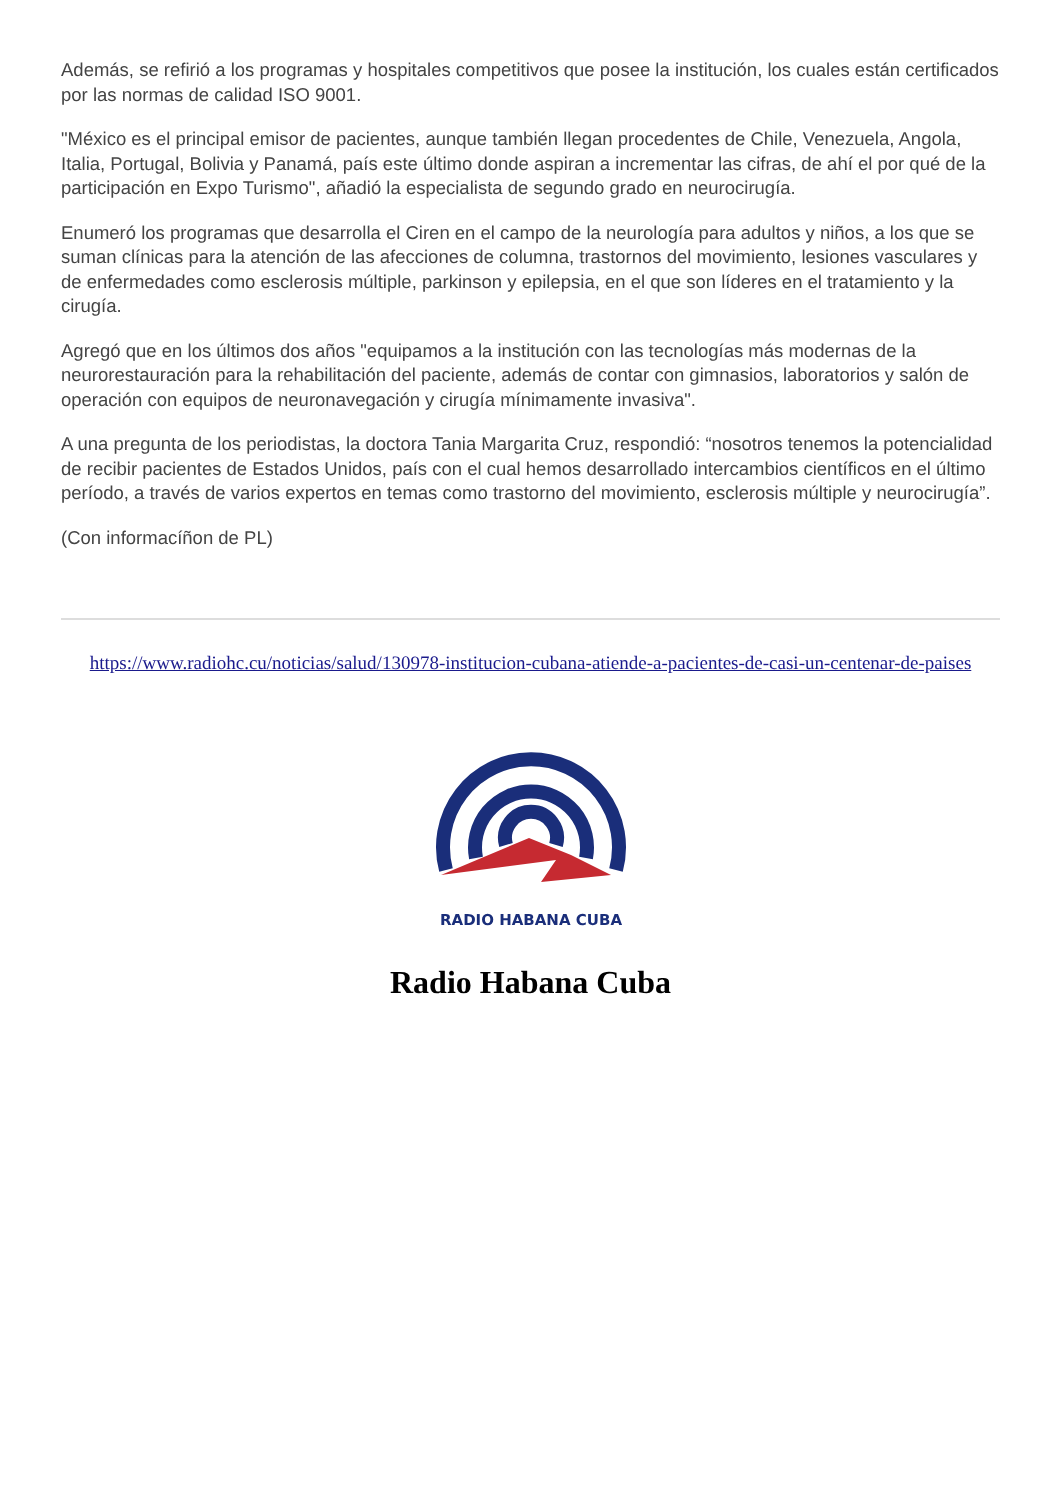Además, se refirió a los programas y hospitales competitivos que posee la institución, los cuales están certificados por las normas de calidad ISO 9001.
"México es el principal emisor de pacientes, aunque también llegan procedentes de Chile, Venezuela, Angola, Italia, Portugal, Bolivia y Panamá, país este último donde aspiran a incrementar las cifras, de ahí el por qué de la participación en Expo Turismo", añadió la especialista de segundo grado en neurocirugía.
Enumeró los programas que desarrolla el Ciren en el campo de la neurología para adultos y niños, a los que se suman clínicas para la atención de las afecciones de columna, trastornos del movimiento, lesiones vasculares y de enfermedades como esclerosis múltiple, parkinson y epilepsia, en el que son líderes en el tratamiento y la cirugía.
Agregó que en los últimos dos años "equipamos a la institución con las tecnologías más modernas de la neurorestauración para la rehabilitación del paciente, además de contar con gimnasios, laboratorios y salón de operación con equipos de neuronavegación y cirugía mínimamente invasiva".
A una pregunta de los periodistas, la doctora Tania Margarita Cruz, respondió: “nosotros tenemos la potencialidad de recibir pacientes de Estados Unidos, país con el cual hemos desarrollado intercambios científicos en el último período, a través de varios expertos en temas como trastorno del movimiento, esclerosis múltiple y neurocirugía”.
(Con informacíñon de PL)
https://www.radiohc.cu/noticias/salud/130978-institucion-cubana-atiende-a-pacientes-de-casi-un-centenar-de-paises
RADIO HABANA CUBA
Radio Habana Cuba